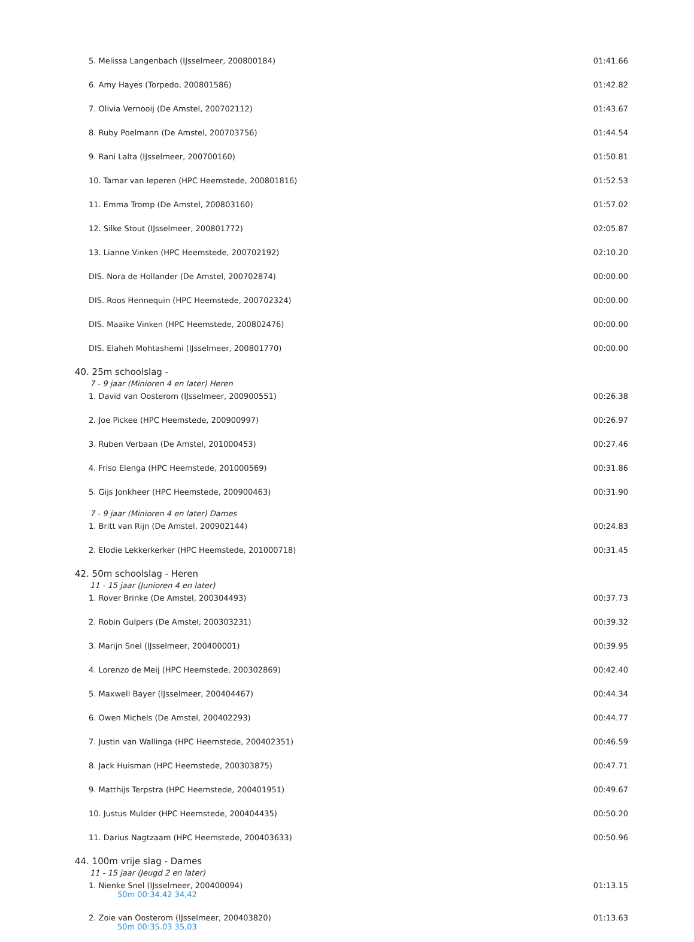| 5. Melissa Langenbach (IJsselmeer, 200800184) | 01:41.66 |
| 6. Amy Hayes (Torpedo, 200801586) | 01:42.82 |
| 7. Olivia Vernooij (De Amstel, 200702112) | 01:43.67 |
| 8. Ruby Poelmann (De Amstel, 200703756) | 01:44.54 |
| 9. Rani Lalta (IJsselmeer, 200700160) | 01:50.81 |
| 10. Tamar van Ieperen (HPC Heemstede, 200801816) | 01:52.53 |
| 11. Emma Tromp (De Amstel, 200803160) | 01:57.02 |
| 12. Silke Stout (IJsselmeer, 200801772) | 02:05.87 |
| 13. Lianne Vinken (HPC Heemstede, 200702192) | 02:10.20 |
| DIS. Nora de Hollander (De Amstel, 200702874) | 00:00.00 |
| DIS. Roos Hennequin (HPC Heemstede, 200702324) | 00:00.00 |
| DIS. Maaike Vinken (HPC Heemstede, 200802476) | 00:00.00 |
| DIS. Elaheh Mohtashemi (IJsselmeer, 200801770) | 00:00.00 |
| 40. 25m schoolslag - | |
| 7 - 9 jaar (Minioren 4 en later) Heren | |
| 1. David van Oosterom (IJsselmeer, 200900551) | 00:26.38 |
| 2. Joe Pickee (HPC Heemstede, 200900997) | 00:26.97 |
| 3. Ruben Verbaan (De Amstel, 201000453) | 00:27.46 |
| 4. Friso Elenga (HPC Heemstede, 201000569) | 00:31.86 |
| 5. Gijs Jonkheer (HPC Heemstede, 200900463) | 00:31.90 |
| 7 - 9 jaar (Minioren 4 en later) Dames | |
| 1. Britt van Rijn (De Amstel, 200902144) | 00:24.83 |
| 2. Elodie Lekkerkerker (HPC Heemstede, 201000718) | 00:31.45 |
| 42. 50m schoolslag - Heren | |
| 11 - 15 jaar (Junioren 4 en later) | |
| 1. Rover Brinke (De Amstel, 200304493) | 00:37.73 |
| 2. Robin Gulpers (De Amstel, 200303231) | 00:39.32 |
| 3. Marijn Snel (IJsselmeer, 200400001) | 00:39.95 |
| 4. Lorenzo de Meij (HPC Heemstede, 200302869) | 00:42.40 |
| 5. Maxwell Bayer (IJsselmeer, 200404467) | 00:44.34 |
| 6. Owen Michels (De Amstel, 200402293) | 00:44.77 |
| 7. Justin van Wallinga (HPC Heemstede, 200402351) | 00:46.59 |
| 8. Jack Huisman (HPC Heemstede, 200303875) | 00:47.71 |
| 9. Matthijs Terpstra (HPC Heemstede, 200401951) | 00:49.67 |
| 10. Justus Mulder (HPC Heemstede, 200404435) | 00:50.20 |
| 11. Darius Nagtzaam (HPC Heemstede, 200403633) | 00:50.96 |
| 44. 100m vrije slag - Dames | |
| 11 - 15 jaar (Jeugd 2 en later) | |
| 1. Nienke Snel (IJsselmeer, 200400094) 50m 00:34.42 34,42 | 01:13.15 |
| 2. Zoie van Oosterom (IJsselmeer, 200403820) 50m 00:35.03 35,03 | 01:13.63 |